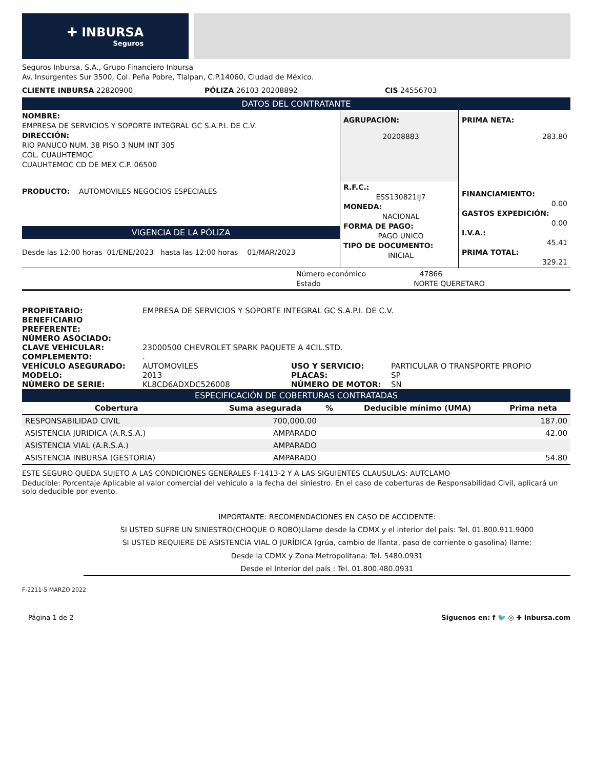✚ INBURSA
Seguros
Seguros Inbursa, S.A., Grupo Financiero Inbursa
Av. Insurgentes Sur 3500, Col. Peña Pobre, Tlalpan, C.P.14060, Ciudad de México.
CLIENTE INBURSA 22820900 PÓLIZA 26103 20208892 CIS 24556703
DATOS DEL CONTRATANTE
NOMBRE:
EMPRESA DE SERVICIOS Y SOPORTE INTEGRAL GC S.A.P.I. DE C.V.
DIRECCIÓN:
RIO PANUCO NUM. 38 PISO 3 NUM INT 305
COL. CUAUHTEMOC
CUAUHTEMOC CD DE MEX C.P. 06500
PRODUCTO: AUTOMOVILES NEGOCIOS ESPECIALES
VIGENCIA DE LA PÓLIZA
Desde las 12:00 horas 01/ENE/2023 hasta las 12:00 horas 01/MAR/2023
AGRUPACIÓN:
20208883
R.F.C.:
ESS130821IJ7
MONEDA:
NACIONAL
FORMA DE PAGO:
PAGO UNICO
TIPO DE DOCUMENTO:
INICIAL
PRIMA NETA:
283.80
FINANCIAMIENTO:
0.00
GASTOS EXPEDICIÓN:
0.00
I.V.A.:
45.41
PRIMA TOTAL:
329.21
Número económico 47866
Estado NORTE QUERETARO
| PROPIETARIO: | EMPRESA DE SERVICIOS Y SOPORTE INTEGRAL GC S.A.P.I. DE C.V. | | |
| BENEFICIARIO PREFERENTE: | | | |
| NÚMERO ASOCIADO: | | | |
| CLAVE VEHICULAR: | 23000500 CHEVROLET SPARK PAQUETE A 4CIL.STD. | | |
| COMPLEMENTO: | . | | |
| VEHÍCULO ASEGURADO: | AUTOMOVILES | USO Y SERVICIO: | PARTICULAR O TRANSPORTE PROPIO |
| MODELO: | 2013 | PLACAS: | SP |
| NÚMERO DE SERIE: | KL8CD6ADXDC526008 | NÚMERO DE MOTOR: | SN |
ESPECIFICACIÓN DE COBERTURAS CONTRATADAS
| Cobertura | Suma asegurada | % | Deducible mínimo (UMA) | Prima neta |
| --- | --- | --- | --- | --- |
| RESPONSABILIDAD CIVIL | 700,000.00 | | | 187.00 |
| ASISTENCIA JURIDICA (A.R.S.A.) | AMPARADO | | | 42.00 |
| ASISTENCIA VIAL (A.R.S.A.) | AMPARADO | | | |
| ASISTENCIA INBURSA (GESTORIA) | AMPARADO | | | 54.80 |
ESTE SEGURO QUEDA SUJETO A LAS CONDICIONES GENERALES F-1413-2 Y A LAS SIGUIENTES CLAUSULAS: AUTCLAMO
Deducible: Porcentaje Aplicable al valor comercial del vehiculo a la fecha del siniestro. En el caso de coberturas de Responsabilidad Civil, aplicará un solo deducible por evento.
IMPORTANTE: RECOMENDACIONES EN CASO DE ACCIDENTE:
SI USTED SUFRE UN SINIESTRO(CHOQUE O ROBO)Llame desde la CDMX y el interior del país: Tel. 01.800.911.9000
SI USTED REQUIERE DE ASISTENCIA VIAL O JURÍDICA (grúa, cambio de llanta, paso de corriente o gasolina) llame:
Desde la CDMX y Zona Metropolitana: Tel. 5480.0931
Desde el Interior del país : Tel. 01.800.480.0931
F-2211-5 MARZO 2022
Página 1 de 2 Síguenos en: f 🐦 ◎ ✚ inbursa.com